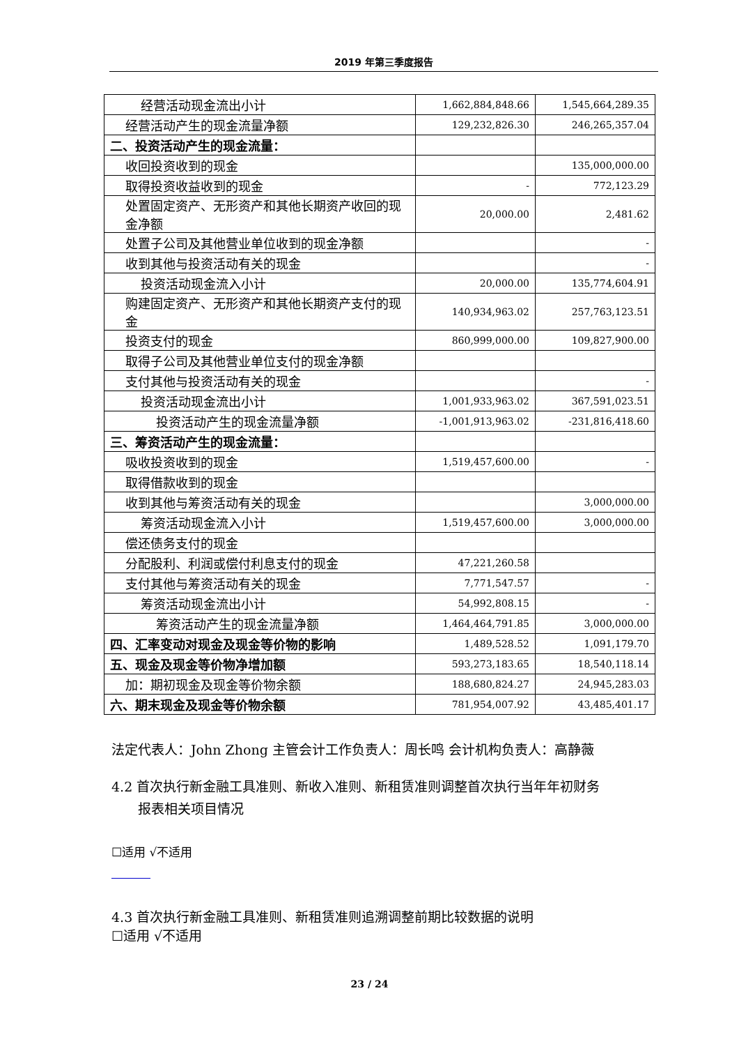2019 年第三季度报告
| 经营活动现金流出小计 | 1,662,884,848.66 | 1,545,664,289.35 |
| 经营活动产生的现金流量净额 | 129,232,826.30 | 246,265,357.04 |
| 二、投资活动产生的现金流量： | | |
| 收回投资收到的现金 | | 135,000,000.00 |
| 取得投资收益收到的现金 | - | 772,123.29 |
| 处置固定资产、无形资产和其他长期资产收回的现金净额 | 20,000.00 | 2,481.62 |
| 处置子公司及其他营业单位收到的现金净额 | | - |
| 收到其他与投资活动有关的现金 | | - |
| 投资活动现金流入小计 | 20,000.00 | 135,774,604.91 |
| 购建固定资产、无形资产和其他长期资产支付的现金 | 140,934,963.02 | 257,763,123.51 |
| 投资支付的现金 | 860,999,000.00 | 109,827,900.00 |
| 取得子公司及其他营业单位支付的现金净额 | | |
| 支付其他与投资活动有关的现金 | | - |
| 投资活动现金流出小计 | 1,001,933,963.02 | 367,591,023.51 |
| 投资活动产生的现金流量净额 | -1,001,913,963.02 | -231,816,418.60 |
| 三、筹资活动产生的现金流量： | | |
| 吸收投资收到的现金 | 1,519,457,600.00 | - |
| 取得借款收到的现金 | | |
| 收到其他与筹资活动有关的现金 | | 3,000,000.00 |
| 筹资活动现金流入小计 | 1,519,457,600.00 | 3,000,000.00 |
| 偿还债务支付的现金 | | |
| 分配股利、利润或偿付利息支付的现金 | 47,221,260.58 | |
| 支付其他与筹资活动有关的现金 | 7,771,547.57 | - |
| 筹资活动现金流出小计 | 54,992,808.15 | - |
| 筹资活动产生的现金流量净额 | 1,464,464,791.85 | 3,000,000.00 |
| 四、汇率变动对现金及现金等价物的影响 | 1,489,528.52 | 1,091,179.70 |
| 五、现金及现金等价物净增加额 | 593,273,183.65 | 18,540,118.14 |
| 加：期初现金及现金等价物余额 | 188,680,824.27 | 24,945,283.03 |
| 六、期末现金及现金等价物余额 | 781,954,007.92 | 43,485,401.17 |
法定代表人：John Zhong 主管会计工作负责人：周长鸣 会计机构负责人：高静薇
4.2 首次执行新金融工具准则、新收入准则、新租赁准则调整首次执行当年年初财务
报表相关项目情况
☐适用 √不适用
4.3 首次执行新金融工具准则、新租赁准则追溯调整前期比较数据的说明
☐适用 √不适用
23 / 24